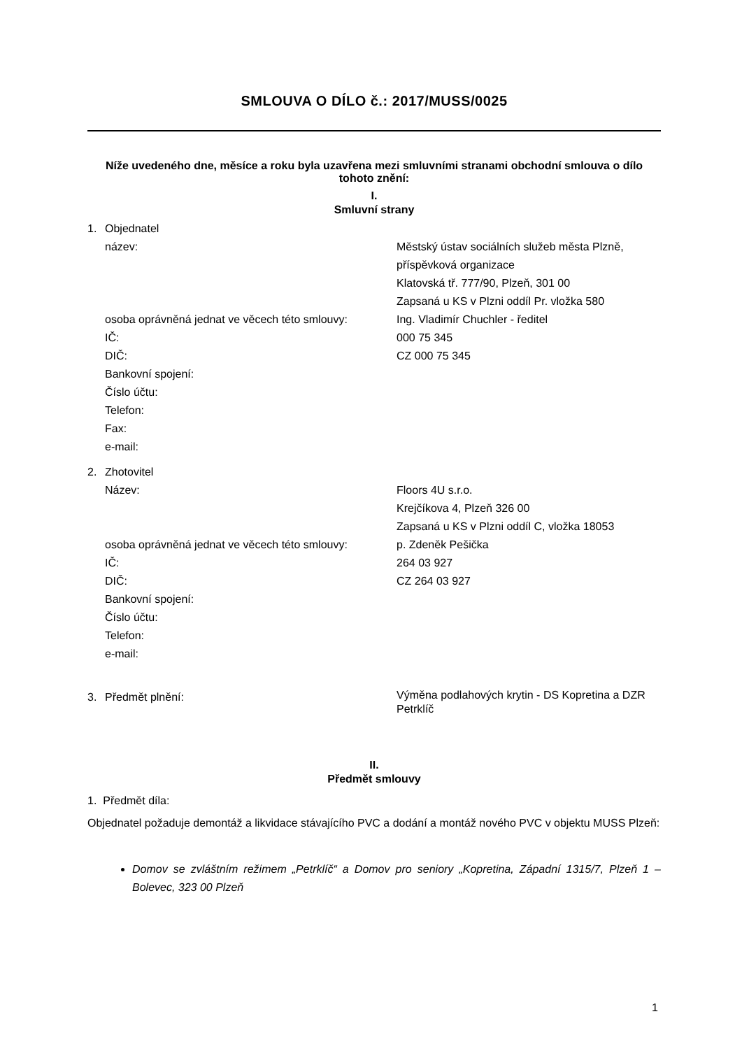SMLOUVA O DÍLO č.: 2017/MUSS/0025
Níže uvedeného dne, měsíce a roku byla uzavřena mezi smluvními stranami obchodní smlouva o dílo tohoto znění:
I.
Smluvní strany
| 1. | Objednatel | |
| | název: | Městský ústav sociálních služeb města Plzně, příspěvková organizace Klatovská tř. 777/90, Plzeň, 301 00 Zapsaná u KS v Plzni oddíl Pr. vložka 580 |
| | osoba oprávněná jednat ve věcech této smlouvy: | Ing. Vladimír Chuchler - ředitel |
| | IČ: | 000 75 345 |
| | DIČ: | CZ 000 75 345 |
| | Bankovní spojení: | |
| | Číslo účtu: | |
| | Telefon: | |
| | Fax: | |
| | e-mail: | |
| 2. | Zhotovitel | |
| | Název: | Floors 4U s.r.o. Krejčíkova 4, Plzeň 326 00 Zapsaná u KS v Plzni oddíl C, vložka 18053 |
| | osoba oprávněná jednat ve věcech této smlouvy: | p. Zdeněk Pešička |
| | IČ: | 264 03 927 |
| | DIČ: | CZ 264 03 927 |
| | Bankovní spojení: | |
| | Číslo účtu: | |
| | Telefon: | |
| | e-mail: | |
| 3. | Předmět plnění: | Výměna podlahových krytin - DS Kopretina a DZR Petrklíč |
II.
Předmět smlouvy
1. Předmět díla:
Objednatel požaduje demontáž a likvidace stávajícího PVC a dodání a montáž nového PVC v objektu MUSS Plzeň:
Domov se zvláštním režimem „Petrklíč“ a Domov pro seniory „Kopretina, Západní 1315/7, Plzeň 1 – Bolevec, 323 00 Plzeň
1